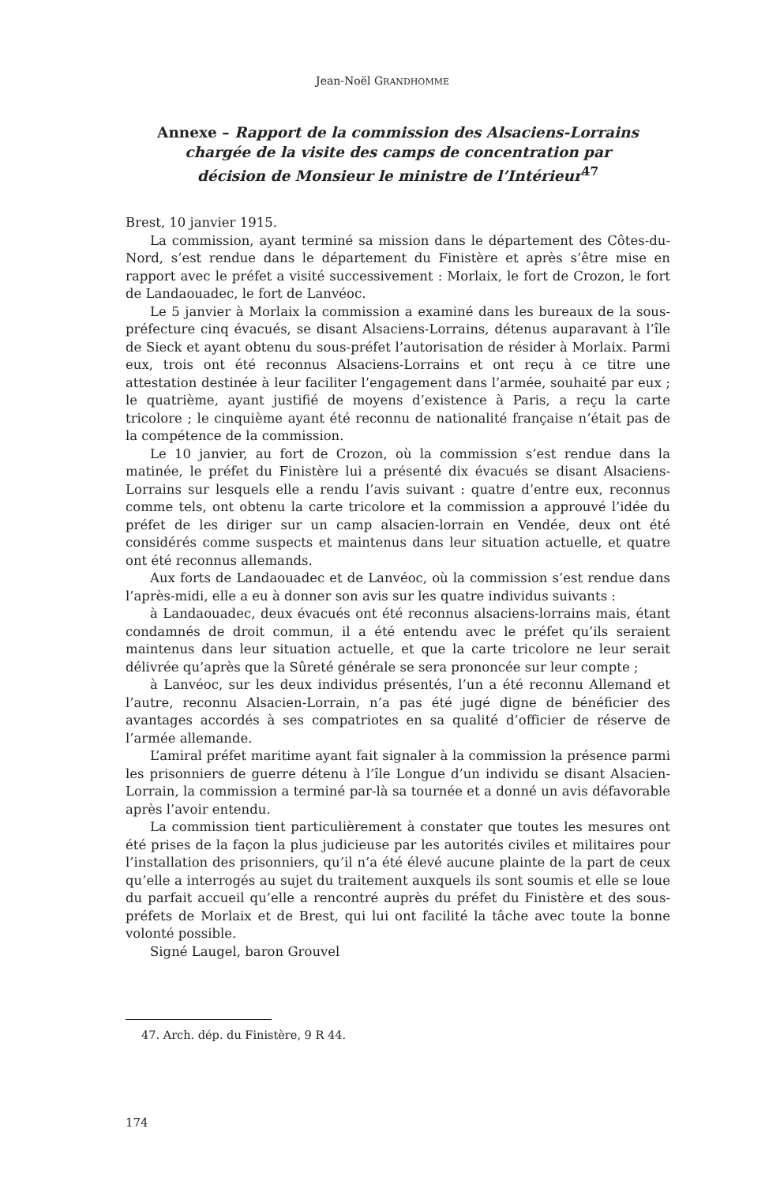Jean-Noël GRANDHOMME
Annexe – Rapport de la commission des Alsaciens-Lorrains chargée de la visite des camps de concentration par décision de Monsieur le ministre de l’Intérieur<sup>47</sup>
Brest, 10 janvier 1915.
La commission, ayant terminé sa mission dans le département des Côtes-du-Nord, s’est rendue dans le département du Finistère et après s’être mise en rapport avec le préfet a visité successivement : Morlaix, le fort de Crozon, le fort de Landaouadec, le fort de Lanvéoc.
Le 5 janvier à Morlaix la commission a examiné dans les bureaux de la sous-préfecture cinq évacués, se disant Alsaciens-Lorrains, détenus auparavant à l’île de Sieck et ayant obtenu du sous-préfet l’autorisation de résider à Morlaix. Parmi eux, trois ont été reconnus Alsaciens-Lorrains et ont reçu à ce titre une attestation destinée à leur faciliter l’engagement dans l’armée, souhaité par eux ; le quatrième, ayant justifié de moyens d’existence à Paris, a reçu la carte tricolore ; le cinquième ayant été reconnu de nationalité française n’était pas de la compétence de la commission.
Le 10 janvier, au fort de Crozon, où la commission s’est rendue dans la matinée, le préfet du Finistère lui a présenté dix évacués se disant Alsaciens-Lorrains sur lesquels elle a rendu l’avis suivant : quatre d’entre eux, reconnus comme tels, ont obtenu la carte tricolore et la commission a approuvé l’idée du préfet de les diriger sur un camp alsacien-lorrain en Vendée, deux ont été considérés comme suspects et maintenus dans leur situation actuelle, et quatre ont été reconnus allemands.
Aux forts de Landaouadec et de Lanvéoc, où la commission s’est rendue dans l’après-midi, elle a eu à donner son avis sur les quatre individus suivants :
à Landaouadec, deux évacués ont été reconnus alsaciens-lorrains mais, étant condamnés de droit commun, il a été entendu avec le préfet qu’ils seraient maintenus dans leur situation actuelle, et que la carte tricolore ne leur serait délivrée qu’après que la Sûreté générale se sera prononcée sur leur compte ;
à Lanvéoc, sur les deux individus présentés, l’un a été reconnu Allemand et l’autre, reconnu Alsacien-Lorrain, n’a pas été jugé digne de bénéficier des avantages accordés à ses compatriotes en sa qualité d’officier de réserve de l’armée allemande.
L’amiral préfet maritime ayant fait signaler à la commission la présence parmi les prisonniers de guerre détenu à l’île Longue d’un individu se disant Alsacien-Lorrain, la commission a terminé par-là sa tournée et a donné un avis défavorable après l’avoir entendu.
La commission tient particulièrement à constater que toutes les mesures ont été prises de la façon la plus judicieuse par les autorités civiles et militaires pour l’installation des prisonniers, qu’il n’a été élevé aucune plainte de la part de ceux qu’elle a interrogés au sujet du traitement auxquels ils sont soumis et elle se loue du parfait accueil qu’elle a rencontré auprès du préfet du Finistère et des sous-préfets de Morlaix et de Brest, qui lui ont facilité la tâche avec toute la bonne volonté possible.
Signé Laugel, baron Grouvel
47. Arch. dép. du Finistère, 9 R 44.
174